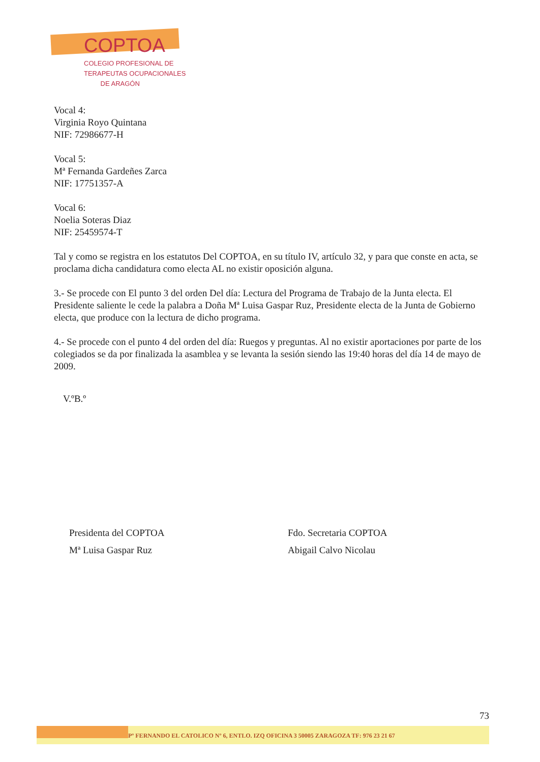COPTOA
COLEGIO PROFESIONAL DE
TERAPEUTAS OCUPACIONALES
DE ARAGÓN
Vocal 4:
Virginia Royo Quintana
NIF: 72986677-H
Vocal 5:
Mª Fernanda Gardeñes Zarca
NIF: 17751357-A
Vocal 6:
Noelia Soteras Diaz
NIF: 25459574-T
Tal y como se registra en los estatutos Del COPTOA, en su título IV, artículo 32, y para que conste en acta, se proclama dicha candidatura como electa AL no existir oposición alguna.
3.- Se procede con El punto 3 del orden Del día: Lectura del Programa de Trabajo de la Junta electa. El Presidente saliente le cede la palabra a Doña Mª Luisa Gaspar Ruz, Presidente electa de la Junta de Gobierno electa, que produce con la lectura de dicho programa.
4.- Se procede con el punto 4 del orden del día: Ruegos y preguntas. Al no existir aportaciones por parte de los colegiados se da por finalizada la asamblea y se levanta la sesión siendo las 19:40 horas del día 14 de mayo de 2009.
V.ºB.º
Presidenta del COPTOA
Mª Luisa Gaspar Ruz
Fdo. Secretaria COPTOA
Abigail Calvo Nicolau
73
Pº FERNANDO EL CATOLICO Nº 6, ENTLO. IZQ OFICINA 3 50005 ZARAGOZA TF: 976 23 21 67